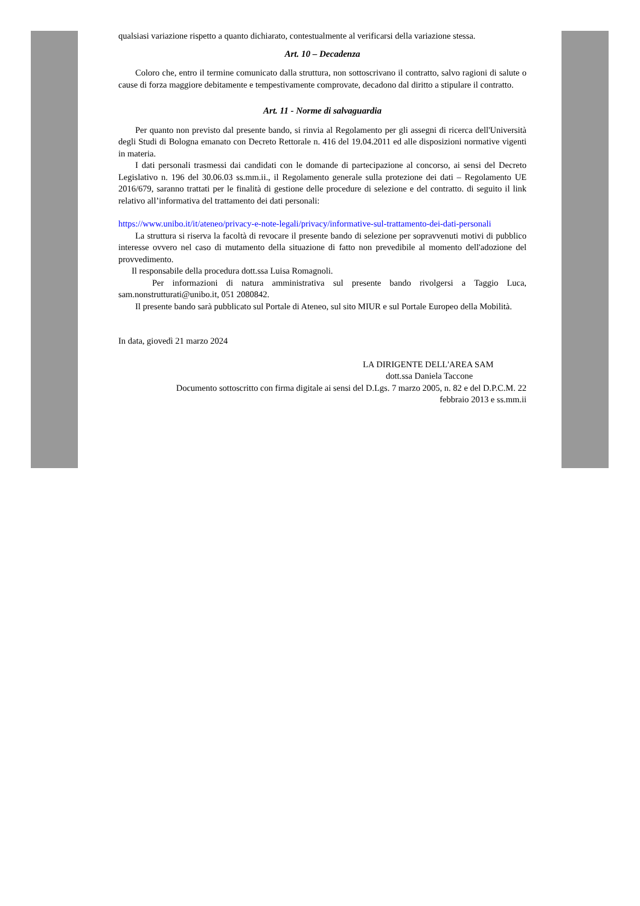qualsiasi variazione rispetto a quanto dichiarato, contestualmente al verificarsi della variazione stessa.
Art. 10 – Decadenza
Coloro che, entro il termine comunicato dalla struttura, non sottoscrivano il contratto, salvo ragioni di salute o cause di forza maggiore debitamente e tempestivamente comprovate, decadono dal diritto a stipulare il contratto.
Art. 11 - Norme di salvaguardia
Per quanto non previsto dal presente bando, si rinvia al Regolamento per gli assegni di ricerca dell'Università degli Studi di Bologna emanato con Decreto Rettorale n. 416 del 19.04.2011 ed alle disposizioni normative vigenti in materia.
I dati personali trasmessi dai candidati con le domande di partecipazione al concorso, ai sensi del Decreto Legislativo n. 196 del 30.06.03 ss.mm.ii., il Regolamento generale sulla protezione dei dati – Regolamento UE 2016/679, saranno trattati per le finalità di gestione delle procedure di selezione e del contratto. di seguito il link relativo all’informativa del trattamento dei dati personali:
https://www.unibo.it/it/ateneo/privacy-e-note-legali/privacy/informative-sul-trattamento-dei-dati-personali
La struttura si riserva la facoltà di revocare il presente bando di selezione per sopravvenuti motivi di pubblico interesse ovvero nel caso di mutamento della situazione di fatto non prevedibile al momento dell'adozione del provvedimento.
Il responsabile della procedura dott.ssa Luisa Romagnoli.
Per informazioni di natura amministrativa sul presente bando rivolgersi a Taggio Luca, sam.nonstrutturati@unibo.it, 051 2080842.
Il presente bando sarà pubblicato sul Portale di Ateneo, sul sito MIUR e sul Portale Europeo della Mobilità.
In data, giovedì 21 marzo 2024
LA DIRIGENTE DELL'AREA SAM
dott.ssa Daniela Taccone
Documento sottoscritto con firma digitale ai sensi del D.Lgs. 7 marzo 2005, n. 82 e del D.P.C.M. 22
febbraio 2013 e ss.mm.ii